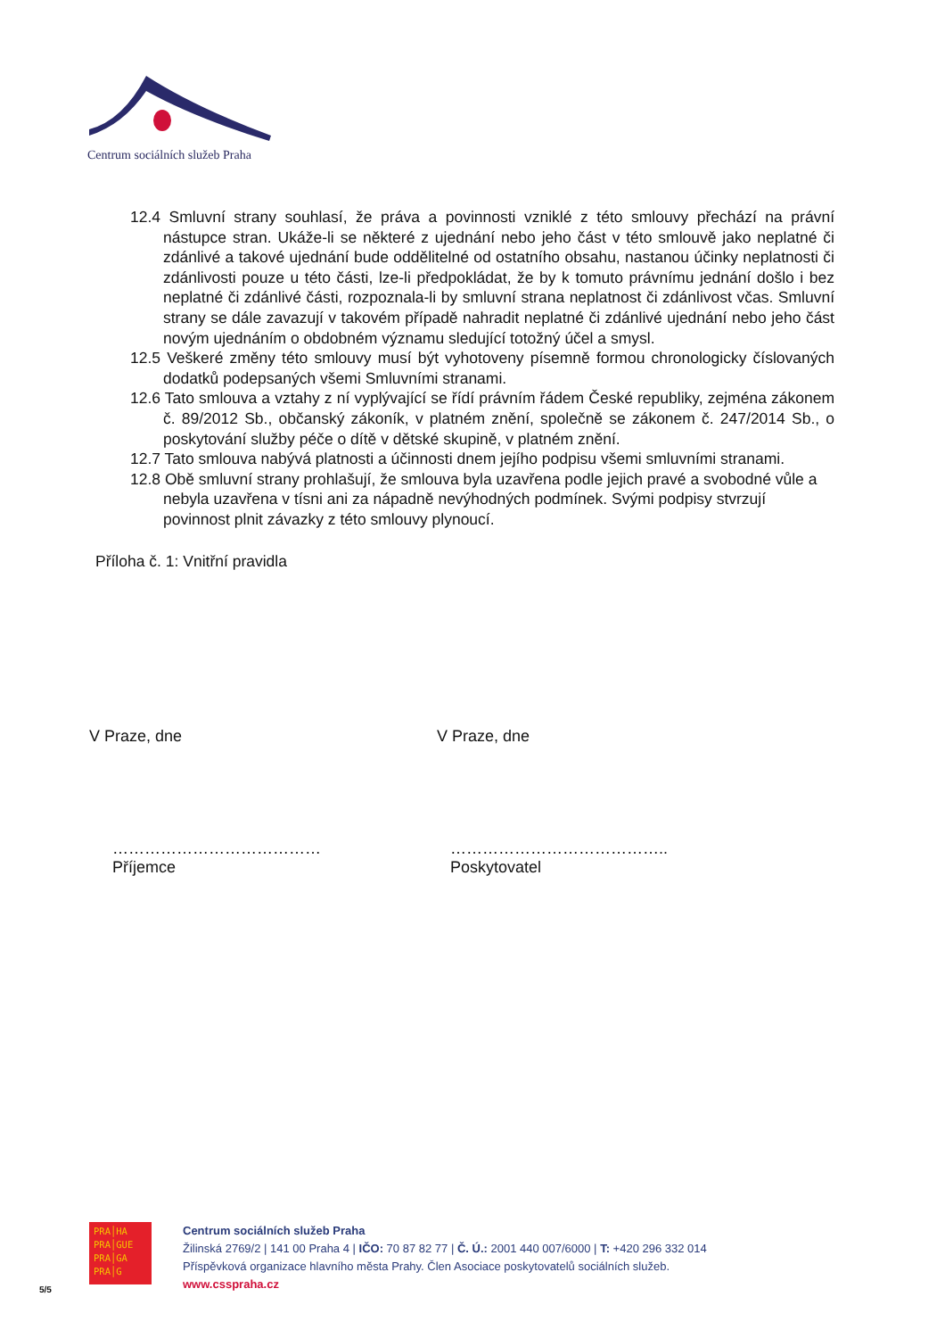Centrum sociálních služeb Praha
12.4 Smluvní strany souhlasí, že práva a povinnosti vzniklé z této smlouvy přechází na právní nástupce stran. Ukáže-li se některé z ujednání nebo jeho část v této smlouvě jako neplatné či zdánlivé a takové ujednání bude oddělitelné od ostatního obsahu, nastanou účinky neplatnosti či zdánlivosti pouze u této části, lze-li předpokládat, že by k tomuto právnímu jednání došlo i bez neplatné či zdánlivé části, rozpoznala-li by smluvní strana neplatnost či zdánlivost včas. Smluvní strany se dále zavazují v takovém případě nahradit neplatné či zdánlivé ujednání nebo jeho část novým ujednáním o obdobném významu sledující totožný účel a smysl.
12.5 Veškeré změny této smlouvy musí být vyhotoveny písemně formou chronologicky číslovaných dodatků podepsaných všemi Smluvními stranami.
12.6 Tato smlouva a vztahy z ní vyplývající se řídí právním řádem České republiky, zejména zákonem č. 89/2012 Sb., občanský zákoník, v platném znění, společně se zákonem č. 247/2014 Sb., o poskytování služby péče o dítě v dětské skupině, v platném znění.
12.7 Tato smlouva nabývá platnosti a účinnosti dnem jejího podpisu všemi smluvními stranami.
12.8 Obě smluvní strany prohlašují, že smlouva byla uzavřena podle jejich pravé a svobodné vůle a nebyla uzavřena v tísni ani za nápadně nevýhodných podmínek. Svými podpisy stvrzují povinnost plnit závazky z této smlouvy plynoucí.
Příloha č. 1: Vnitřní pravidla
V Praze, dne V Praze, dne
…………………………………
Příjemce
…………………………………..
Poskytovatel
PRA│HA
PRA│GUE
PRA│GA
PRA│G
Centrum sociálních služeb Praha
Žilinská 2769/2 | 141 00 Praha 4 | IČO: 70 87 82 77 | Č. Ú.: 2001 440 007/6000 | T: +420 296 332 014
Příspěvková organizace hlavního města Prahy. Člen Asociace poskytovatelů sociálních služeb.
www.csspraha.cz
5/5